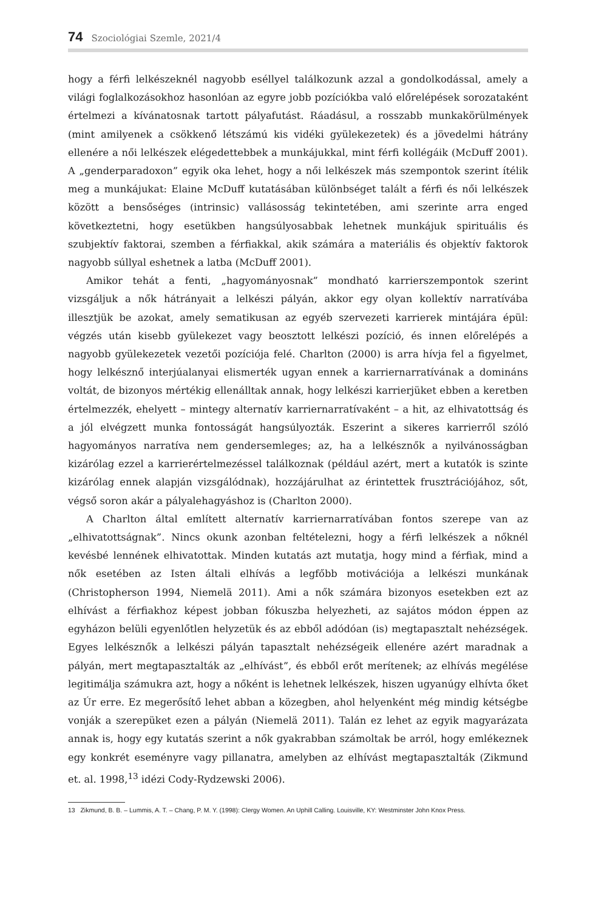74 Szociológiai Szemle, 2021/4
hogy a férfi lelkészeknél nagyobb eséllyel találkozunk azzal a gondolkodással, amely a világi foglalkozásokhoz hasonlóan az egyre jobb pozíciókba való előrelépések sorozataként értelmezi a kívánatosnak tartott pályafutást. Ráadásul, a rosszabb munkakörülmények (mint amilyenek a csökkenő létszámú kis vidéki gyülekezetek) és a jövedelmi hátrány ellenére a női lelkészek elégedettebbek a munkájukkal, mint férfi kollégáik (McDuff 2001). A „genderparadoxon” egyik oka lehet, hogy a női lelkészek más szempontok szerint ítélik meg a munkájukat: Elaine McDuff kutatásában különbséget talált a férfi és női lelkészek között a bensőséges (intrinsic) vallásosság tekintetében, ami szerinte arra enged következtetni, hogy esetükben hangsúlyosabbak lehetnek munkájuk spirituális és szubjektív faktorai, szemben a férfiakkal, akik számára a materiális és objektív faktorok nagyobb súllyal eshetnek a latba (McDuff 2001).
Amikor tehát a fenti, „hagyományosnak” mondható karrierszempontok szerint vizsgáljuk a nők hátrányait a lelkészi pályán, akkor egy olyan kollektív narratívába illesztjük be azokat, amely sematikusan az egyéb szervezeti karrierek mintájára épül: végzés után kisebb gyülekezet vagy beosztott lelkészi pozíció, és innen előrelépés a nagyobb gyülekezetek vezetői pozíciója felé. Charlton (2000) is arra hívja fel a figyelmet, hogy lelkésznő interjúalanyai elismerték ugyan ennek a karriernarratívának a domináns voltát, de bizonyos mértékig ellenálltak annak, hogy lelkészi karrierjüket ebben a keretben értelmezzék, ehelyett – mintegy alternatív karriernarratívaként – a hit, az elhivatottság és a jól elvégzett munka fontosságát hangsúlyozták. Eszerint a sikeres karrierről szóló hagyományos narratíva nem gendersemleges; az, ha a lelkésznők a nyilvánosságban kizárólag ezzel a karrierértelmezéssel találkoznak (például azért, mert a kutatók is szinte kizárólag ennek alapján vizsgálódnak), hozzájárulhat az érintettek frusztrációjához, sőt, végső soron akár a pályalehagyáshoz is (Charlton 2000).
A Charlton által említett alternatív karriernarratívában fontos szerepe van az „elhivatottságnak”. Nincs okunk azonban feltételezni, hogy a férfi lelkészek a nőknél kevésbé lennének elhivatottak. Minden kutatás azt mutatja, hogy mind a férfiak, mind a nők esetében az Isten általi elhívás a legfőbb motivációja a lelkészi munkának (Christopherson 1994, Niemelä 2011). Ami a nők számára bizonyos esetekben ezt az elhívást a férfiakhoz képest jobban fókuszba helyezheti, az sajátos módon éppen az egyházon belüli egyenlőtlen helyzetük és az ebből adódóan (is) megtapasztalt nehézségek. Egyes lelkésznők a lelkészi pályán tapasztalt nehézségeik ellenére azért maradnak a pályán, mert megtapasztalták az „elhívást”, és ebből erőt merítenek; az elhívás megélése legitimálja számukra azt, hogy a nőként is lehetnek lelkészek, hiszen ugyanúgy elhívta őket az Úr erre. Ez megerősítő lehet abban a közegben, ahol helyenként még mindig kétségbe vonják a szerepüket ezen a pályán (Niemelä 2011). Talán ez lehet az egyik magyarázata annak is, hogy egy kutatás szerint a nők gyakrabban számoltak be arról, hogy emlékeznek egy konkrét eseményre vagy pillanatra, amelyben az elhívást megtapasztalták (Zikmund et. al. 1998,<sup>13</sup> idézi Cody-Rydzewski 2006).
13 Zikmund, B. B. – Lummis, A. T. – Chang, P. M. Y. (1998): Clergy Women. An Uphill Calling. Louisville, KY: Westminster John Knox Press.